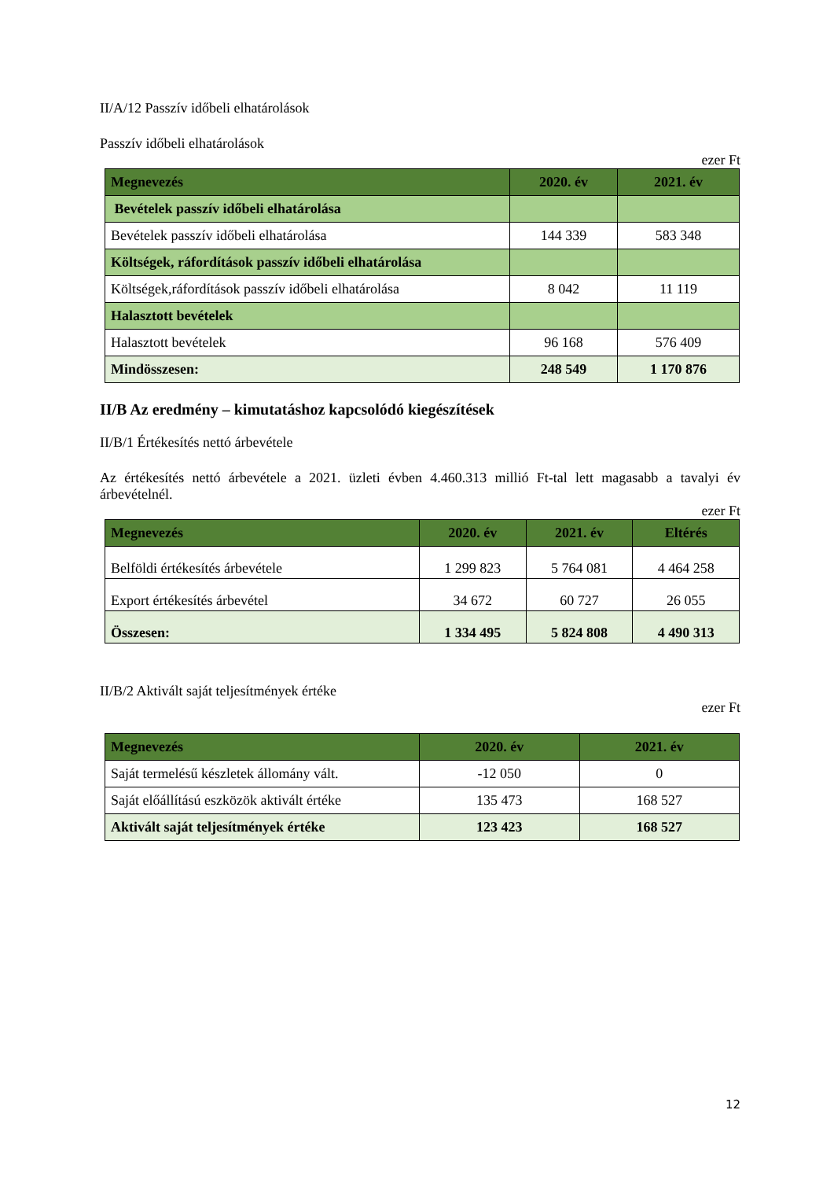II/A/12 Passzív időbeli elhatárolások
Passzív időbeli elhatárolások
ezer Ft
| Megnevezés | 2020. év | 2021. év |
| --- | --- | --- |
| Bevételek passzív időbeli elhatárolása | | |
| Bevételek passzív időbeli elhatárolása | 144 339 | 583 348 |
| Költségek, ráfordítások passzív időbeli elhatárolása | | |
| Költségek,ráfordítások passzív időbeli elhatárolása | 8 042 | 11 119 |
| Halasztott bevételek | | |
| Halasztott bevételek | 96 168 | 576 409 |
| Mindösszesen: | 248 549 | 1 170 876 |
II/B Az eredmény – kimutatáshoz kapcsolódó kiegészítések
II/B/1 Értékesítés nettó árbevétele
Az értékesítés nettó árbevétele a 2021. üzleti évben 4.460.313 millió Ft-tal lett magasabb a tavalyi év árbevételnél.
ezer Ft
| Megnevezés | 2020. év | 2021. év | Eltérés |
| --- | --- | --- | --- |
| Belföldi értékesítés árbevétele | 1 299 823 | 5 764 081 | 4 464 258 |
| Export értékesítés árbevétel | 34 672 | 60 727 | 26 055 |
| Összesen: | 1 334 495 | 5 824 808 | 4 490 313 |
II/B/2 Aktivált saját teljesítmények értéke
ezer Ft
| Megnevezés | 2020. év | 2021. év |
| --- | --- | --- |
| Saját termelésű készletek állomány vált. | -12 050 | 0 |
| Saját előállítású eszközök aktivált értéke | 135 473 | 168 527 |
| Aktivált saját teljesítmények értéke | 123 423 | 168 527 |
12